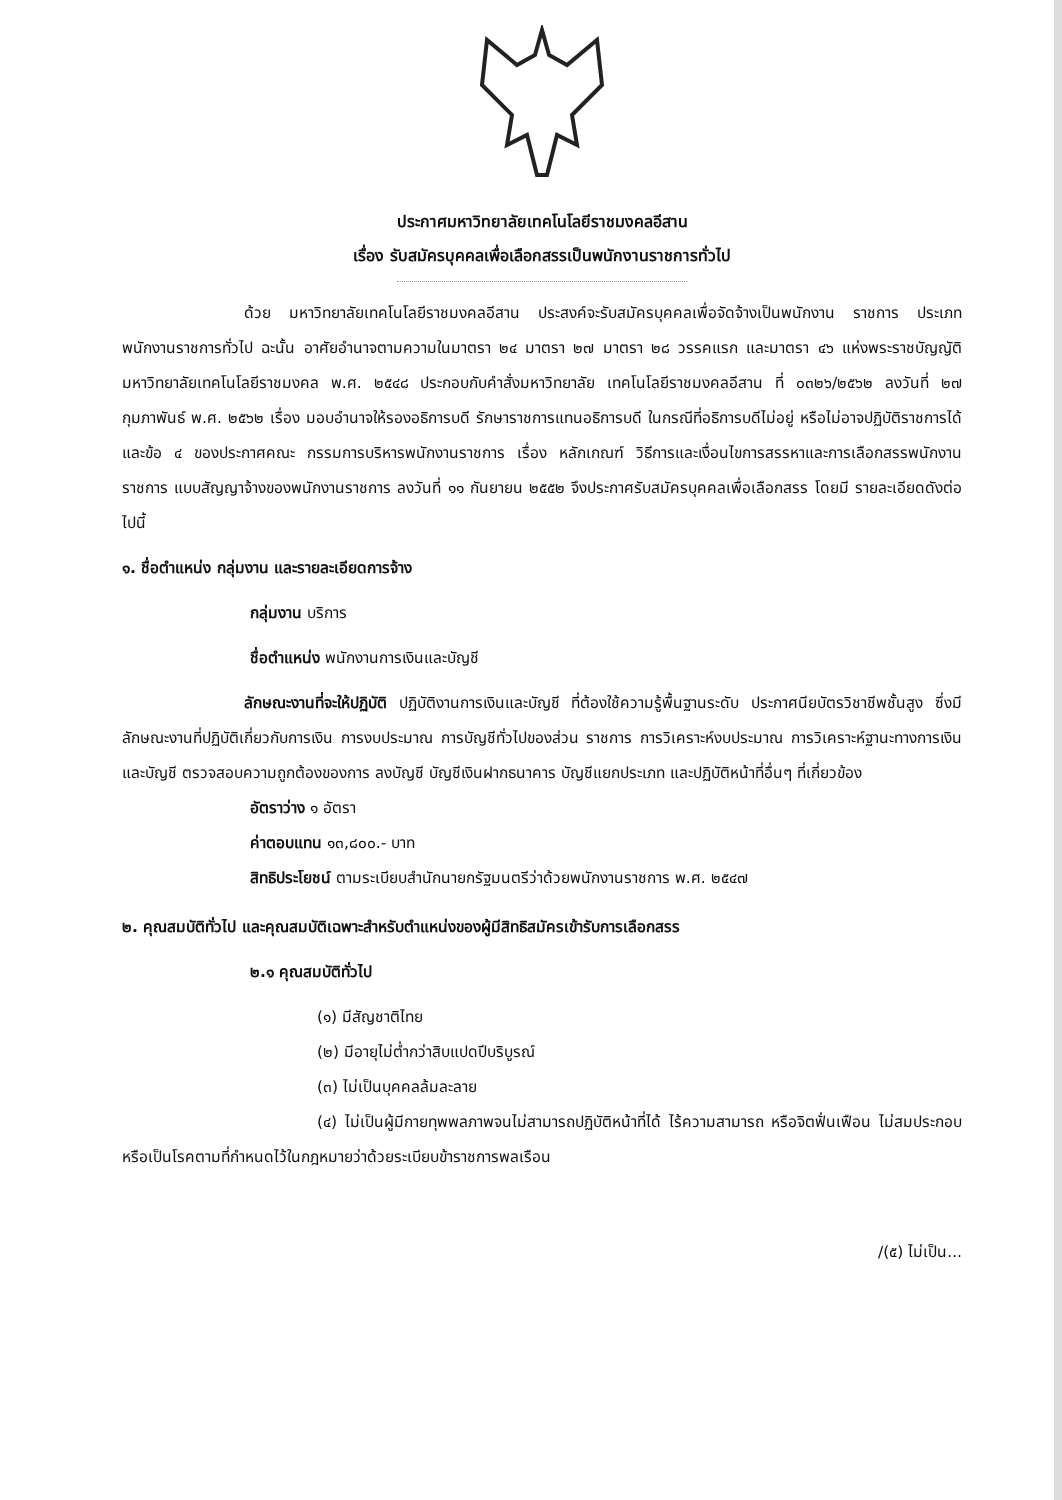ประกาศมหาวิทยาลัยเทคโนโลยีราชมงคลอีสาน
เรื่อง รับสมัครบุคคลเพื่อเลือกสรรเป็นพนักงานราชการทั่วไป
ด้วย มหาวิทยาลัยเทคโนโลยีราชมงคลอีสาน ประสงค์จะรับสมัครบุคคลเพื่อจัดจ้างเป็นพนักงาน ราชการ ประเภทพนักงานราชการทั่วไป ฉะนั้น อาศัยอำนาจตามความในมาตรา ๒๔ มาตรา ๒๗ มาตรา ๒๘ วรรคแรก และมาตรา ๔๖ แห่งพระราชบัญญัติมหาวิทยาลัยเทคโนโลยีราชมงคล พ.ศ. ๒๕๔๘ ประกอบกับคำสั่งมหาวิทยาลัย เทคโนโลยีราชมงคลอีสาน ที่ ๐๓๒๖/๒๕๖๒ ลงวันที่ ๒๗ กุมภาพันธ์ พ.ศ. ๒๕๖๒ เรื่อง มอบอำนาจให้รองอธิการบดี รักษาราชการแทนอธิการบดี ในกรณีที่อธิการบดีไม่อยู่ หรือไม่อาจปฏิบัติราชการได้ และข้อ ๔ ของประกาศคณะ กรรมการบริหารพนักงานราชการ เรื่อง หลักเกณฑ์ วิธีการและเงื่อนไขการสรรหาและการเลือกสรรพนักงานราชการ แบบสัญญาจ้างของพนักงานราชการ ลงวันที่ ๑๑ กันยายน ๒๕๕๒ จึงประกาศรับสมัครบุคคลเพื่อเลือกสรร โดยมี รายละเอียดดังต่อไปนี้
๑. ชื่อตำแหน่ง กลุ่มงาน และรายละเอียดการจ้าง
กลุ่มงาน บริการ
ชื่อตำแหน่ง พนักงานการเงินและบัญชี
ลักษณะงานที่จะให้ปฏิบัติ ปฏิบัติงานการเงินและบัญชี ที่ต้องใช้ความรู้พื้นฐานระดับ ประกาศนียบัตรวิชาชีพชั้นสูง ซึ่งมีลักษณะงานที่ปฏิบัติเกี่ยวกับการเงิน การงบประมาณ การบัญชีทั่วไปของส่วน ราชการ การวิเคราะห์งบประมาณ การวิเคราะห์ฐานะทางการเงินและบัญชี ตรวจสอบความถูกต้องของการ ลงบัญชี บัญชีเงินฝากธนาคาร บัญชีแยกประเภท และปฏิบัติหน้าที่อื่นๆ ที่เกี่ยวข้อง
อัตราว่าง ๑ อัตรา
ค่าตอบแทน ๑๓,๘๐๐.- บาท
สิทธิประโยชน์ ตามระเบียบสำนักนายกรัฐมนตรีว่าด้วยพนักงานราชการ พ.ศ. ๒๕๔๗
๒. คุณสมบัติทั่วไป และคุณสมบัติเฉพาะสำหรับตำแหน่งของผู้มีสิทธิสมัครเข้ารับการเลือกสรร
๒.๑ คุณสมบัติทั่วไป
(๑) มีสัญชาติไทย
(๒) มีอายุไม่ต่ำกว่าสิบแปดปีบริบูรณ์
(๓) ไม่เป็นบุคคลล้มละลาย
(๔) ไม่เป็นผู้มีกายทุพพลภาพจนไม่สามารถปฏิบัติหน้าที่ได้ ไร้ความสามารถ หรือจิตฟั่นเฟือน ไม่สมประกอบ หรือเป็นโรคตามที่กำหนดไว้ในกฎหมายว่าด้วยระเบียบข้าราชการพลเรือน
/(๕) ไม่เป็น...